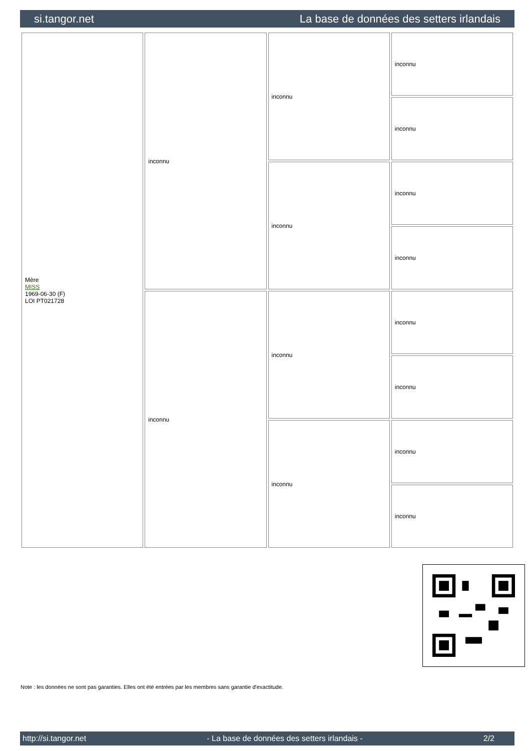si.tangor.net La base de données des setters irlandais
| Mère MISS 1969-06-30 (F) LOI PT021728 | inconnu | inconnu | inconnu |
| | | | inconnu |
| | | inconnu | inconnu |
| | | | inconnu |
| | inconnu | inconnu | inconnu |
| | | | inconnu |
| | | inconnu | inconnu |
| | | | inconnu |
Note : les données ne sont pas garanties. Elles ont été entrées par les membres sans garantie d'exactitude.
http://si.tangor.net - La base de données des setters irlandais - 2/2